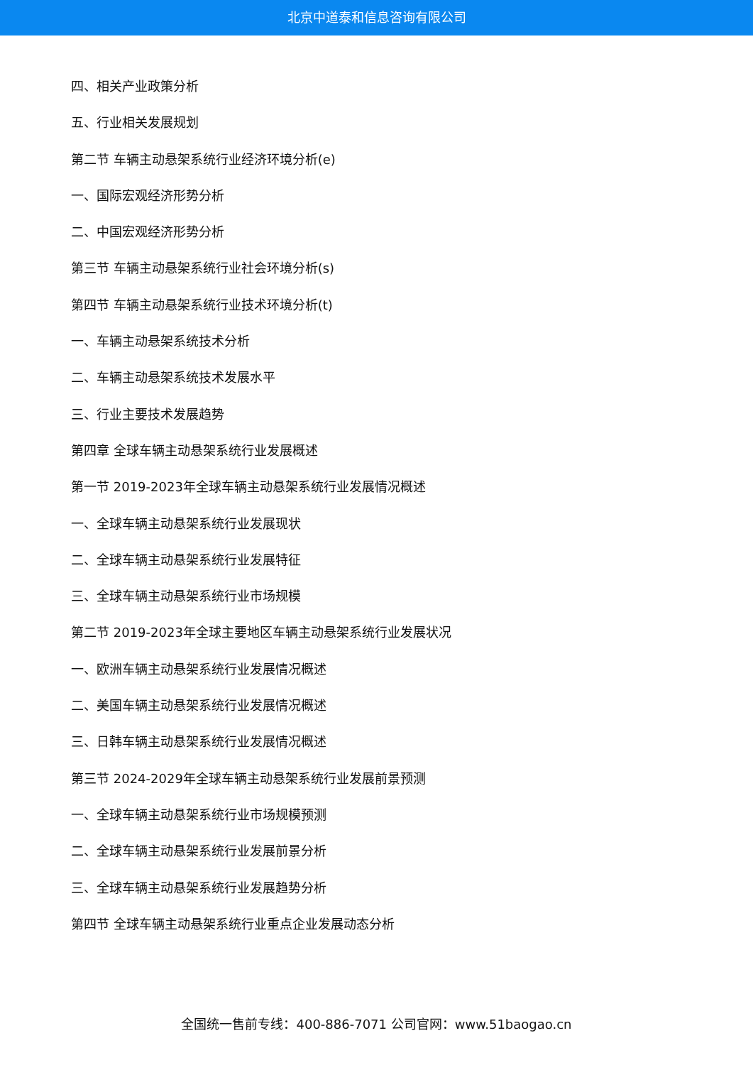北京中道泰和信息咨询有限公司
四、相关产业政策分析
五、行业相关发展规划
第二节 车辆主动悬架系统行业经济环境分析(e)
一、国际宏观经济形势分析
二、中国宏观经济形势分析
第三节 车辆主动悬架系统行业社会环境分析(s)
第四节 车辆主动悬架系统行业技术环境分析(t)
一、车辆主动悬架系统技术分析
二、车辆主动悬架系统技术发展水平
三、行业主要技术发展趋势
第四章 全球车辆主动悬架系统行业发展概述
第一节 2019-2023年全球车辆主动悬架系统行业发展情况概述
一、全球车辆主动悬架系统行业发展现状
二、全球车辆主动悬架系统行业发展特征
三、全球车辆主动悬架系统行业市场规模
第二节 2019-2023年全球主要地区车辆主动悬架系统行业发展状况
一、欧洲车辆主动悬架系统行业发展情况概述
二、美国车辆主动悬架系统行业发展情况概述
三、日韩车辆主动悬架系统行业发展情况概述
第三节 2024-2029年全球车辆主动悬架系统行业发展前景预测
一、全球车辆主动悬架系统行业市场规模预测
二、全球车辆主动悬架系统行业发展前景分析
三、全球车辆主动悬架系统行业发展趋势分析
第四节 全球车辆主动悬架系统行业重点企业发展动态分析
全国统一售前专线：400-886-7071 公司官网：www.51baogao.cn